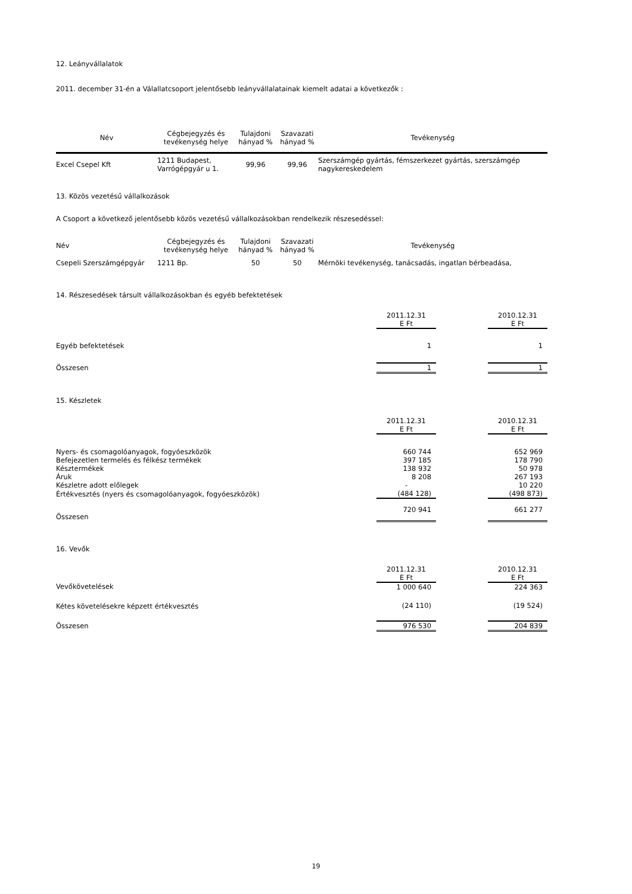12. Leányvállalatok
2011. december 31-én a Válallatcsoport jelentősebb leányvállalatainak kiemelt adatai a következők :
| Név | Cégbejegyzés és tevékenység helye | Tulajdoni hányad % | Szavazati hányad % | Tevékenység |
| --- | --- | --- | --- | --- |
| Excel Csepel Kft | 1211 Budapest, Varrógépgyár u 1. | 99,96 | 99,96 | Szerszámgép gyártás, fémszerkezet gyártás, szerszámgép nagykereskedelem |
13. Közös vezetésű vállalkozások
A Csoport a következő jelentősebb közös vezetésű vállalkozásokban rendelkezik részesedéssel:
| Név | Cégbejegyzés és tevékenység helye | Tulajdoni hányad % | Szavazati hányad % | Tevékenység |
| Csepeli Szerszámgépgyár | 1211 Bp. | 50 | 50 | Mérnöki tevékenység, tanácsadás, ingatlan bérbeadása, |
14. Részesedések társult vállalkozásokban és egyéb befektetések
| | 2011.12.31 E Ft | | 2010.12.31 E Ft |
| Egyéb befektetések | 1 | | 1 |
| Összesen | 1 | | 1 |
15. Készletek
| | 2011.12.31 E Ft | | 2010.12.31 E Ft |
| Nyers- és csomagolóanyagok, fogyóeszközök | 660 744 | | 652 969 |
| Befejezetlen termelés és félkész termékek | 397 185 | | 178 790 |
| Késztermékek | 138 932 | | 50 978 |
| Áruk | 8 208 | | 267 193 |
| Készletre adott előlegek | - | | 10 220 |
| Értékvesztés (nyers és csomagolóanyagok, fogyóeszközök) | (484 128) | | (498 873) |
| Összesen | 720 941 | | 661 277 |
16. Vevők
| | 2011.12.31 E Ft | | 2010.12.31 E Ft |
| Vevőkövetelések | 1 000 640 | | 224 363 |
| Kétes követelésekre képzett értékvesztés | (24 110) | | (19 524) |
| Összesen | 976 530 | | 204 839 |
19